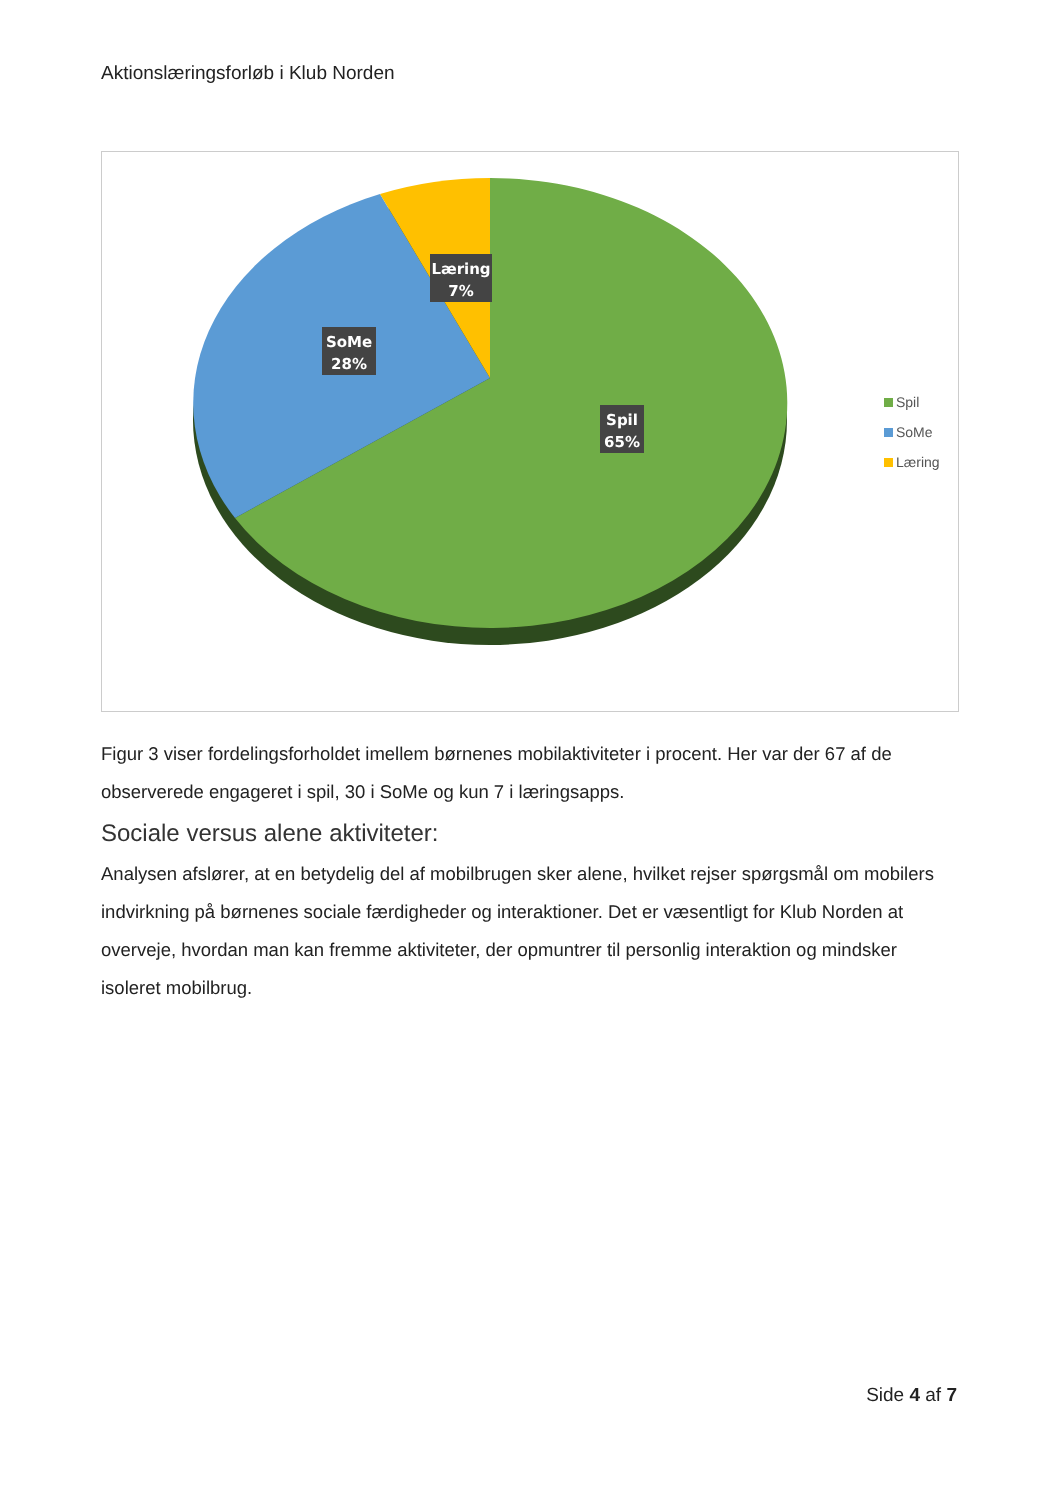Aktionslæringsforløb i Klub Norden
Læring
7%
SoMe
28%
Spil
65%
Spil
SoMe
Læring
Figur 3 viser fordelingsforholdet imellem børnenes mobilaktiviteter i procent. Her var der 67 af de observerede engageret i spil, 30 i SoMe og kun 7 i læringsapps.
Sociale versus alene aktiviteter:
Analysen afslører, at en betydelig del af mobilbrugen sker alene, hvilket rejser spørgsmål om mobilers indvirkning på børnenes sociale færdigheder og interaktioner. Det er væsentligt for Klub Norden at overveje, hvordan man kan fremme aktiviteter, der opmuntrer til personlig interaktion og mindsker isoleret mobilbrug.
Side 4 af 7